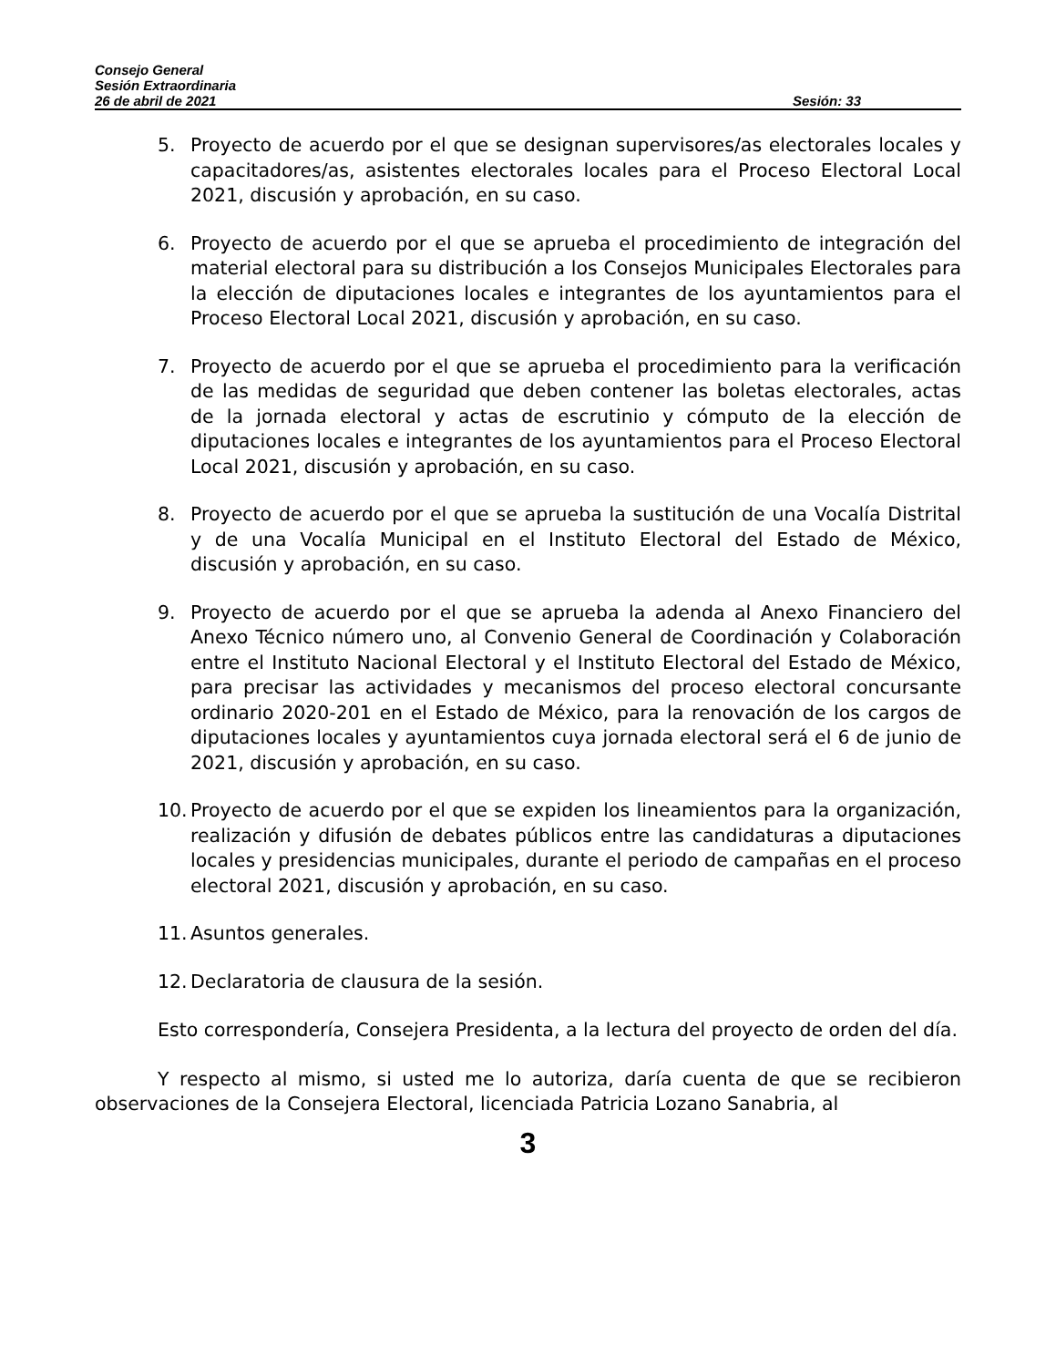Consejo General
Sesión Extraordinaria
26 de abril de 2021 Sesión: 33
5. Proyecto de acuerdo por el que se designan supervisores/as electorales locales y capacitadores/as, asistentes electorales locales para el Proceso Electoral Local 2021, discusión y aprobación, en su caso.
6. Proyecto de acuerdo por el que se aprueba el procedimiento de integración del material electoral para su distribución a los Consejos Municipales Electorales para la elección de diputaciones locales e integrantes de los ayuntamientos para el Proceso Electoral Local 2021, discusión y aprobación, en su caso.
7. Proyecto de acuerdo por el que se aprueba el procedimiento para la verificación de las medidas de seguridad que deben contener las boletas electorales, actas de la jornada electoral y actas de escrutinio y cómputo de la elección de diputaciones locales e integrantes de los ayuntamientos para el Proceso Electoral Local 2021, discusión y aprobación, en su caso.
8. Proyecto de acuerdo por el que se aprueba la sustitución de una Vocalía Distrital y de una Vocalía Municipal en el Instituto Electoral del Estado de México, discusión y aprobación, en su caso.
9. Proyecto de acuerdo por el que se aprueba la adenda al Anexo Financiero del Anexo Técnico número uno, al Convenio General de Coordinación y Colaboración entre el Instituto Nacional Electoral y el Instituto Electoral del Estado de México, para precisar las actividades y mecanismos del proceso electoral concursante ordinario 2020-201 en el Estado de México, para la renovación de los cargos de diputaciones locales y ayuntamientos cuya jornada electoral será el 6 de junio de 2021, discusión y aprobación, en su caso.
10. Proyecto de acuerdo por el que se expiden los lineamientos para la organización, realización y difusión de debates públicos entre las candidaturas a diputaciones locales y presidencias municipales, durante el periodo de campañas en el proceso electoral 2021, discusión y aprobación, en su caso.
11. Asuntos generales.
12. Declaratoria de clausura de la sesión.
Esto correspondería, Consejera Presidenta, a la lectura del proyecto de orden del día.
Y respecto al mismo, si usted me lo autoriza, daría cuenta de que se recibieron observaciones de la Consejera Electoral, licenciada Patricia Lozano Sanabria, al
3